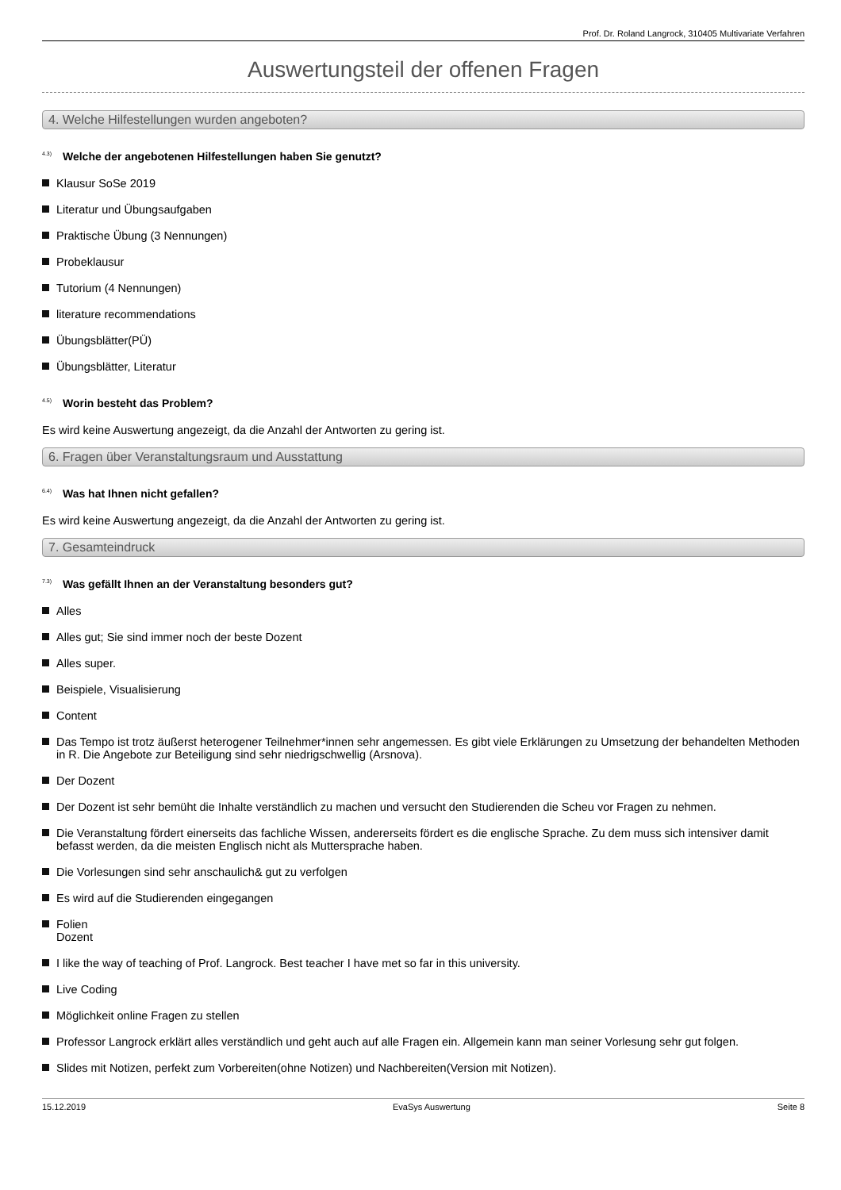Prof. Dr. Roland Langrock, 310405 Multivariate Verfahren
Auswertungsteil der offenen Fragen
4. Welche Hilfestellungen wurden angeboten?
<sup>4.3)</sup> Welche der angebotenen Hilfestellungen haben Sie genutzt?
Klausur SoSe 2019
Literatur und Übungsaufgaben
Praktische Übung (3 Nennungen)
Probeklausur
Tutorium (4 Nennungen)
literature recommendations
Übungsblätter(PÜ)
Übungsblätter, Literatur
<sup>4.5)</sup> Worin besteht das Problem?
Es wird keine Auswertung angezeigt, da die Anzahl der Antworten zu gering ist.
6. Fragen über Veranstaltungsraum und Ausstattung
<sup>6.4)</sup> Was hat Ihnen nicht gefallen?
Es wird keine Auswertung angezeigt, da die Anzahl der Antworten zu gering ist.
7. Gesamteindruck
<sup>7.3)</sup> Was gefällt Ihnen an der Veranstaltung besonders gut?
Alles
Alles gut; Sie sind immer noch der beste Dozent
Alles super.
Beispiele, Visualisierung
Content
Das Tempo ist trotz äußerst heterogener Teilnehmer*innen sehr angemessen. Es gibt viele Erklärungen zu Umsetzung der behandelten Methoden in R. Die Angebote zur Beteiligung sind sehr niedrigschwellig (Arsnova).
Der Dozent
Der Dozent ist sehr bemüht die Inhalte verständlich zu machen und versucht den Studierenden die Scheu vor Fragen zu nehmen.
Die Veranstaltung fördert einerseits das fachliche Wissen, andererseits fördert es die englische Sprache. Zu dem muss sich intensiver damit befasst werden, da die meisten Englisch nicht als Muttersprache haben.
Die Vorlesungen sind sehr anschaulich& gut zu verfolgen
Es wird auf die Studierenden eingegangen
Folien
Dozent
I like the way of teaching of Prof. Langrock. Best teacher I have met so far in this university.
Live Coding
Möglichkeit online Fragen zu stellen
Professor Langrock erklärt alles verständlich und geht auch auf alle Fragen ein. Allgemein kann man seiner Vorlesung sehr gut folgen.
Slides mit Notizen, perfekt zum Vorbereiten(ohne Notizen) und Nachbereiten(Version mit Notizen).
15.12.2019 EvaSys Auswertung Seite 8